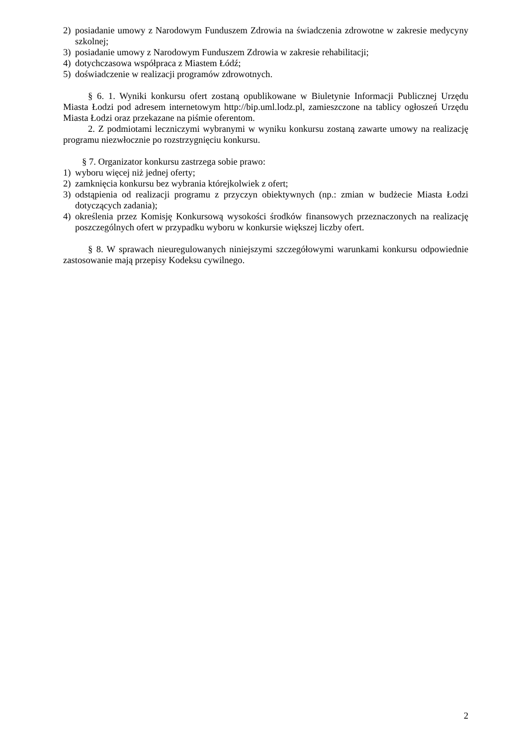2) posiadanie umowy z Narodowym Funduszem Zdrowia na świadczenia zdrowotne w zakresie medycyny szkolnej;
3) posiadanie umowy z Narodowym Funduszem Zdrowia w zakresie rehabilitacji;
4) dotychczasowa współpraca z Miastem Łódź;
5) doświadczenie w realizacji programów zdrowotnych.
§ 6. 1. Wyniki konkursu ofert zostaną opublikowane w Biuletynie Informacji Publicznej Urzędu Miasta Łodzi pod adresem internetowym http://bip.uml.lodz.pl, zamieszczone na tablicy ogłoszeń Urzędu Miasta Łodzi oraz przekazane na piśmie oferentom.
2. Z podmiotami leczniczymi wybranymi w wyniku konkursu zostaną zawarte umowy na realizację programu niezwłocznie po rozstrzygnięciu konkursu.
§ 7. Organizator konkursu zastrzega sobie prawo:
1) wyboru więcej niż jednej oferty;
2) zamknięcia konkursu bez wybrania którejkolwiek z ofert;
3) odstąpienia od realizacji programu z przyczyn obiektywnych (np.: zmian w budżecie Miasta Łodzi dotyczących zadania);
4) określenia przez Komisję Konkursową wysokości środków finansowych przeznaczonych na realizację poszczególnych ofert w przypadku wyboru w konkursie większej liczby ofert.
§ 8. W sprawach nieuregulowanych niniejszymi szczegółowymi warunkami konkursu odpowiednie zastosowanie mają przepisy Kodeksu cywilnego.
2